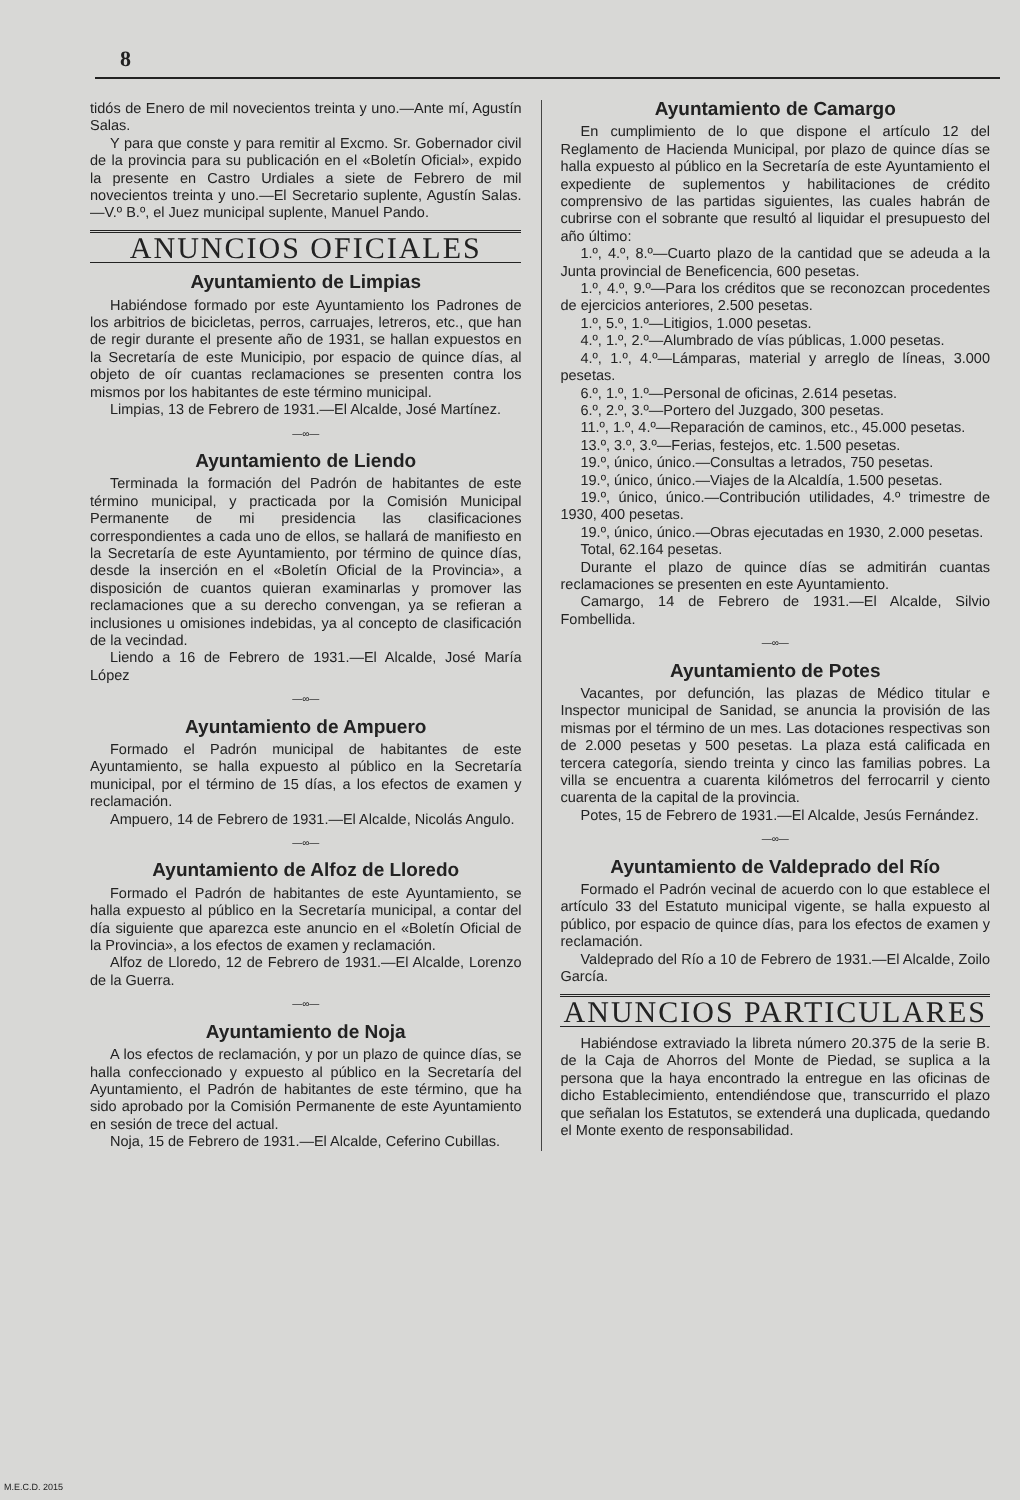8
tidós de Enero de mil novecientos treinta y uno.—Ante mí, Agustín Salas.
Y para que conste y para remitir al Excmo. Sr. Gobernador civil de la provincia para su publicación en el «Boletín Oficial», expido la presente en Castro Urdiales a siete de Febrero de mil novecientos treinta y uno.—El Secretario suplente, Agustín Salas.—V.º B.º, el Juez municipal suplente, Manuel Pando.
ANUNCIOS OFICIALES
Ayuntamiento de Limpias
Habiéndose formado por este Ayuntamiento los Padrones de los arbitrios de bicicletas, perros, carruajes, letreros, etc., que han de regir durante el presente año de 1931, se hallan expuestos en la Secretaría de este Municipio, por espacio de quince días, al objeto de oír cuantas reclamaciones se presenten contra los mismos por los habitantes de este término municipal.
Limpias, 13 de Febrero de 1931.—El Alcalde, José Martínez.
—∞—
Ayuntamiento de Liendo
Terminada la formación del Padrón de habitantes de este término municipal, y practicada por la Comisión Municipal Permanente de mi presidencia las clasificaciones correspondientes a cada uno de ellos, se hallará de manifiesto en la Secretaría de este Ayuntamiento, por término de quince días, desde la inserción en el «Boletín Oficial de la Provincia», a disposición de cuantos quieran examinarlas y promover las reclamaciones que a su derecho convengan, ya se refieran a inclusiones u omisiones indebidas, ya al concepto de clasificación de la vecindad.
Liendo a 16 de Febrero de 1931.—El Alcalde, José María López
—∞—
Ayuntamiento de Ampuero
Formado el Padrón municipal de habitantes de este Ayuntamiento, se halla expuesto al público en la Secretaría municipal, por el término de 15 días, a los efectos de examen y reclamación.
Ampuero, 14 de Febrero de 1931.—El Alcalde, Nicolás Angulo.
—∞—
Ayuntamiento de Alfoz de Lloredo
Formado el Padrón de habitantes de este Ayuntamiento, se halla expuesto al público en la Secretaría municipal, a contar del día siguiente que aparezca este anuncio en el «Boletín Oficial de la Provincia», a los efectos de examen y reclamación.
Alfoz de Lloredo, 12 de Febrero de 1931.—El Alcalde, Lorenzo de la Guerra.
—∞—
Ayuntamiento de Noja
A los efectos de reclamación, y por un plazo de quince días, se halla confeccionado y expuesto al público en la Secretaría del Ayuntamiento, el Padrón de habitantes de este término, que ha sido aprobado por la Comisión Permanente de este Ayuntamiento en sesión de trece del actual.
Noja, 15 de Febrero de 1931.—El Alcalde, Ceferino Cubillas.
Ayuntamiento de Camargo
En cumplimiento de lo que dispone el artículo 12 del Reglamento de Hacienda Municipal, por plazo de quince días se halla expuesto al público en la Secretaría de este Ayuntamiento el expediente de suplementos y habilitaciones de crédito comprensivo de las partidas siguientes, las cuales habrán de cubrirse con el sobrante que resultó al liquidar el presupuesto del año último:
1.º, 4.º, 8.º—Cuarto plazo de la cantidad que se adeuda a la Junta provincial de Beneficencia, 600 pesetas.
1.º, 4.º, 9.º—Para los créditos que se reconozcan procedentes de ejercicios anteriores, 2.500 pesetas.
1.º, 5.º, 1.º—Litigios, 1.000 pesetas.
4.º, 1.º, 2.º—Alumbrado de vías públicas, 1.000 pesetas.
4.º, 1.º, 4.º—Lámparas, material y arreglo de líneas, 3.000 pesetas.
6.º, 1.º, 1.º—Personal de oficinas, 2.614 pesetas.
6.º, 2.º, 3.º—Portero del Juzgado, 300 pesetas.
11.º, 1.º, 4.º—Reparación de caminos, etc., 45.000 pesetas.
13.º, 3.º, 3.º—Ferias, festejos, etc. 1.500 pesetas.
19.º, único, único.—Consultas a letrados, 750 pesetas.
19.º, único, único.—Viajes de la Alcaldía, 1.500 pesetas.
19.º, único, único.—Contribución utilidades, 4.º trimestre de 1930, 400 pesetas.
19.º, único, único.—Obras ejecutadas en 1930, 2.000 pesetas.
Total, 62.164 pesetas.
Durante el plazo de quince días se admitirán cuantas reclamaciones se presenten en este Ayuntamiento.
Camargo, 14 de Febrero de 1931.—El Alcalde, Silvio Fombellida.
—∞—
Ayuntamiento de Potes
Vacantes, por defunción, las plazas de Médico titular e Inspector municipal de Sanidad, se anuncia la provisión de las mismas por el término de un mes. Las dotaciones respectivas son de 2.000 pesetas y 500 pesetas. La plaza está calificada en tercera categoría, siendo treinta y cinco las familias pobres. La villa se encuentra a cuarenta kilómetros del ferrocarril y ciento cuarenta de la capital de la provincia.
Potes, 15 de Febrero de 1931.—El Alcalde, Jesús Fernández.
—∞—
Ayuntamiento de Valdeprado del Río
Formado el Padrón vecinal de acuerdo con lo que establece el artículo 33 del Estatuto municipal vigente, se halla expuesto al público, por espacio de quince días, para los efectos de examen y reclamación.
Valdeprado del Río a 10 de Febrero de 1931.—El Alcalde, Zoilo García.
ANUNCIOS PARTICULARES
Habiéndose extraviado la libreta número 20.375 de la serie B. de la Caja de Ahorros del Monte de Piedad, se suplica a la persona que la haya encontrado la entregue en las oficinas de dicho Establecimiento, entendiéndose que, transcurrido el plazo que señalan los Estatutos, se extenderá una duplicada, quedando el Monte exento de responsabilidad.
M.E.C.D. 2015